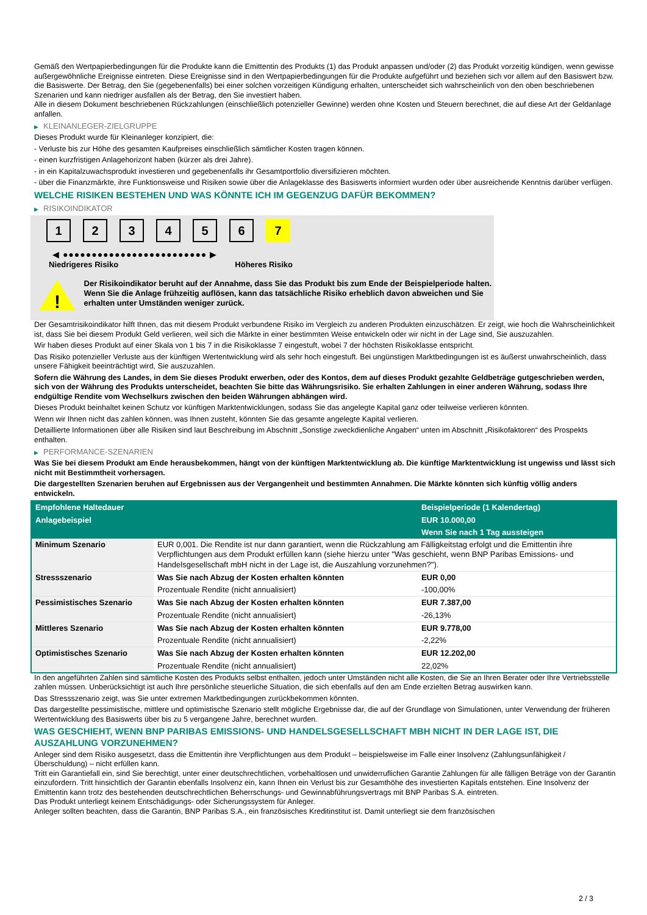Gemäß den Wertpapierbedingungen für die Produkte kann die Emittentin des Produkts (1) das Produkt anpassen und/oder (2) das Produkt vorzeitig kündigen, wenn gewisse außergewöhnliche Ereignisse eintreten. Diese Ereignisse sind in den Wertpapierbedingungen für die Produkte aufgeführt und beziehen sich vor allem auf den Basiswert bzw. die Basiswerte. Der Betrag, den Sie (gegebenenfalls) bei einer solchen vorzeitigen Kündigung erhalten, unterscheidet sich wahrscheinlich von den oben beschriebenen Szenarien und kann niedriger ausfallen als der Betrag, den Sie investiert haben.
Alle in diesem Dokument beschriebenen Rückzahlungen (einschließlich potenzieller Gewinne) werden ohne Kosten und Steuern berechnet, die auf diese Art der Geldanlage anfallen.
▶ KLEINANLEGER-ZIELGRUPPE
Dieses Produkt wurde für Kleinanleger konzipiert, die:
- Verluste bis zur Höhe des gesamten Kaufpreises einschließlich sämtlicher Kosten tragen können.
- einen kurzfristigen Anlagehorizont haben (kürzer als drei Jahre).
- in ein Kapitalzuwachsprodukt investieren und gegebenenfalls ihr Gesamtportfolio diversifizieren möchten.
- über die Finanzmärkte, ihre Funktionsweise und Risiken sowie über die Anlageklasse des Basiswerts informiert wurden oder über ausreichende Kenntnis darüber verfügen.
WELCHE RISIKEN BESTEHEN UND WAS KÖNNTE ICH IM GEGENZUG DAFÜR BEKOMMEN?
▶ RISIKOINDIKATOR
1 2 3 4 5 6 7
◀ ●●●●●●●●●●●●●●●●●●●●●●●●● ▶
Niedrigeres Risiko Höheres Risiko
!
Der Risikoindikator beruht auf der Annahme, dass Sie das Produkt bis zum Ende der Beispielperiode halten.
Wenn Sie die Anlage frühzeitig auflösen, kann das tatsächliche Risiko erheblich davon abweichen und Sie erhalten unter Umständen weniger zurück.
Der Gesamtrisikoindikator hilft Ihnen, das mit diesem Produkt verbundene Risiko im Vergleich zu anderen Produkten einzuschätzen. Er zeigt, wie hoch die Wahrscheinlichkeit ist, dass Sie bei diesem Produkt Geld verlieren, weil sich die Märkte in einer bestimmten Weise entwickeln oder wir nicht in der Lage sind, Sie auszuzahlen.
Wir haben dieses Produkt auf einer Skala von 1 bis 7 in die Risikoklasse 7 eingestuft, wobei 7 der höchsten Risikoklasse entspricht.
Das Risiko potenzieller Verluste aus der künftigen Wertentwicklung wird als sehr hoch eingestuft. Bei ungünstigen Marktbedingungen ist es äußerst unwahrscheinlich, dass unsere Fähigkeit beeinträchtigt wird, Sie auszuzahlen.
Sofern die Währung des Landes, in dem Sie dieses Produkt erwerben, oder des Kontos, dem auf dieses Produkt gezahlte Geldbeträge gutgeschrieben werden, sich von der Währung des Produkts unterscheidet, beachten Sie bitte das Währungsrisiko. Sie erhalten Zahlungen in einer anderen Währung, sodass Ihre endgültige Rendite vom Wechselkurs zwischen den beiden Währungen abhängen wird.
Dieses Produkt beinhaltet keinen Schutz vor künftigen Marktentwicklungen, sodass Sie das angelegte Kapital ganz oder teilweise verlieren könnten.
Wenn wir Ihnen nicht das zahlen können, was Ihnen zusteht, könnten Sie das gesamte angelegte Kapital verlieren.
Detaillierte Informationen über alle Risiken sind laut Beschreibung im Abschnitt „Sonstige zweckdienliche Angaben“ unten im Abschnitt „Risikofaktoren“ des Prospekts enthalten.
▶ PERFORMANCE-SZENARIEN
Was Sie bei diesem Produkt am Ende herausbekommen, hängt von der künftigen Marktentwicklung ab. Die künftige Marktentwicklung ist ungewiss und lässt sich nicht mit Bestimmtheit vorhersagen.
Die dargestellten Szenarien beruhen auf Ergebnissen aus der Vergangenheit und bestimmten Annahmen. Die Märkte könnten sich künftig völlig anders entwickeln.
| Empfohlene Haltedauer | | Beispielperiode (1 Kalendertag) |
| Anlagebeispiel | | EUR 10.000,00 |
| | | Wenn Sie nach 1 Tag aussteigen |
| Minimum Szenario | EUR 0,001. Die Rendite ist nur dann garantiert, wenn die Rückzahlung am Fälligkeitstag erfolgt und die Emittentin ihre Verpflichtungen aus dem Produkt erfüllen kann (siehe hierzu unter "Was geschieht, wenn BNP Paribas Emissions- und Handelsgesellschaft mbH nicht in der Lage ist, die Auszahlung vorzunehmen?"). | |
| Stressszenario | Was Sie nach Abzug der Kosten erhalten könnten | EUR 0,00 |
| | Prozentuale Rendite (nicht annualisiert) | -100,00% |
| Pessimistisches Szenario | Was Sie nach Abzug der Kosten erhalten könnten | EUR 7.387,00 |
| | Prozentuale Rendite (nicht annualisiert) | -26,13% |
| Mittleres Szenario | Was Sie nach Abzug der Kosten erhalten könnten | EUR 9.778,00 |
| | Prozentuale Rendite (nicht annualisiert) | -2,22% |
| Optimistisches Szenario | Was Sie nach Abzug der Kosten erhalten könnten | EUR 12.202,00 |
| | Prozentuale Rendite (nicht annualisiert) | 22,02% |
In den angeführten Zahlen sind sämtliche Kosten des Produkts selbst enthalten, jedoch unter Umständen nicht alle Kosten, die Sie an Ihren Berater oder Ihre Vertriebsstelle zahlen müssen. Unberücksichtigt ist auch Ihre persönliche steuerliche Situation, die sich ebenfalls auf den am Ende erzielten Betrag auswirken kann.
Das Stressszenario zeigt, was Sie unter extremen Marktbedingungen zurückbekommen könnten.
Das dargestellte pessimistische, mittlere und optimistische Szenario stellt mögliche Ergebnisse dar, die auf der Grundlage von Simulationen, unter Verwendung der früheren Wertentwicklung des Basiswerts über bis zu 5 vergangene Jahre, berechnet wurden.
WAS GESCHIEHT, WENN BNP PARIBAS EMISSIONS- UND HANDELSGESELLSCHAFT MBH NICHT IN DER LAGE IST, DIE AUSZAHLUNG VORZUNEHMEN?
Anleger sind dem Risiko ausgesetzt, dass die Emittentin ihre Verpflichtungen aus dem Produkt – beispielsweise im Falle einer Insolvenz (Zahlungsunfähigkeit / Überschuldung) – nicht erfüllen kann.
Tritt ein Garantiefall ein, sind Sie berechtigt, unter einer deutschrechtlichen, vorbehaltlosen und unwiderruflichen Garantie Zahlungen für alle fälligen Beträge von der Garantin einzufordern. Tritt hinsichtlich der Garantin ebenfalls Insolvenz ein, kann Ihnen ein Verlust bis zur Gesamthöhe des investierten Kapitals entstehen. Eine Insolvenz der Emittentin kann trotz des bestehenden deutschrechtlichen Beherrschungs- und Gewinnabführungsvertrags mit BNP Paribas S.A. eintreten.
Das Produkt unterliegt keinem Entschädigungs- oder Sicherungssystem für Anleger.
Anleger sollten beachten, dass die Garantin, BNP Paribas S.A., ein französisches Kreditinstitut ist. Damit unterliegt sie dem französischen
2 / 3